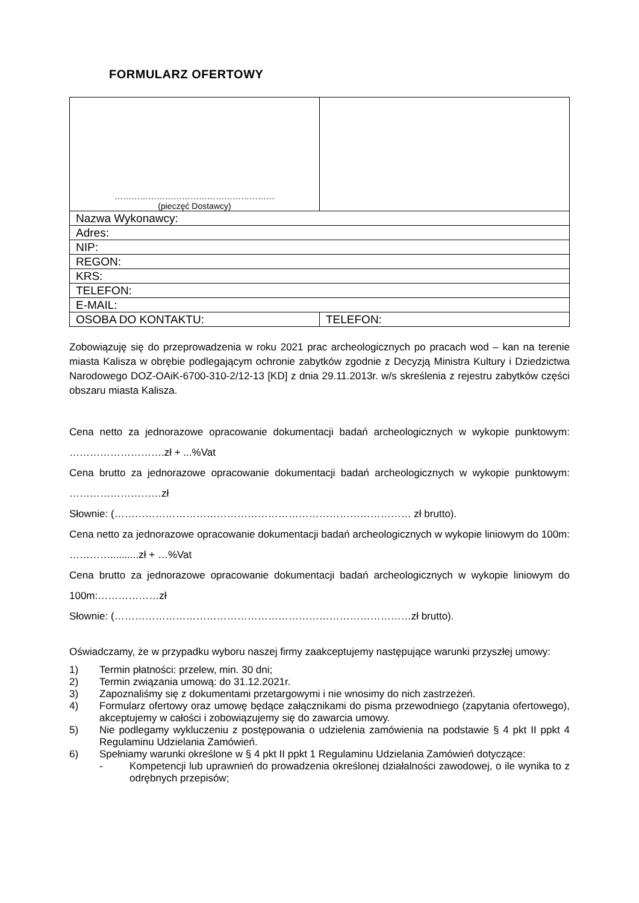FORMULARZ OFERTOWY
| ………………………………………………… (pieczęć Dostawcy) | |
| Nazwa Wykonawcy: | |
| Adres: | |
| NIP: | |
| REGON: | |
| KRS: | |
| TELEFON: | |
| E-MAIL: | |
| OSOBA DO KONTAKTU: | TELEFON: |
Zobowiązuję się do przeprowadzenia w roku 2021 prac archeologicznych po pracach wod – kan na terenie miasta Kalisza w obrębie podlegającym ochronie zabytków zgodnie z Decyzją Ministra Kultury i Dziedzictwa Narodowego DOZ-OAiK-6700-310-2/12-13 [KD] z dnia 29.11.2013r. w/s skreślenia z rejestru zabytków części obszaru miasta Kalisza.
Cena netto za jednorazowe opracowanie dokumentacji badań archeologicznych w wykopie punktowym: ……………………….zł + ...%Vat
Cena brutto za jednorazowe opracowanie dokumentacji badań archeologicznych w wykopie punktowym: ………………………zł
Słownie: (…………………………………………………………………………… zł brutto).
Cena netto za jednorazowe opracowanie dokumentacji badań archeologicznych w wykopie liniowym do 100m: …………..........zł + …%Vat
Cena brutto za jednorazowe opracowanie dokumentacji badań archeologicznych w wykopie liniowym do 100m:………………zł
Słownie: (……………………………………………………………………………zł brutto).
Oświadczamy, że w przypadku wyboru naszej firmy zaakceptujemy następujące warunki przyszłej umowy:
1) Termin płatności: przelew, min. 30 dni;
2) Termin związania umową: do 31.12.2021r.
3) Zapoznaliśmy się z dokumentami przetargowymi i nie wnosimy do nich zastrzeżeń.
4) Formularz ofertowy oraz umowę będące załącznikami do pisma przewodniego (zapytania ofertowego), akceptujemy w całości i zobowiązujemy się do zawarcia umowy.
5) Nie podlegamy wykluczeniu z postępowania o udzielenia zamówienia na podstawie § 4 pkt II ppkt 4 Regulaminu Udzielania Zamówień.
6) Spełniamy warunki określone w § 4 pkt II ppkt 1 Regulaminu Udzielania Zamówień dotyczące:
- Kompetencji lub uprawnień do prowadzenia określonej działalności zawodowej, o ile wynika to z odrębnych przepisów;